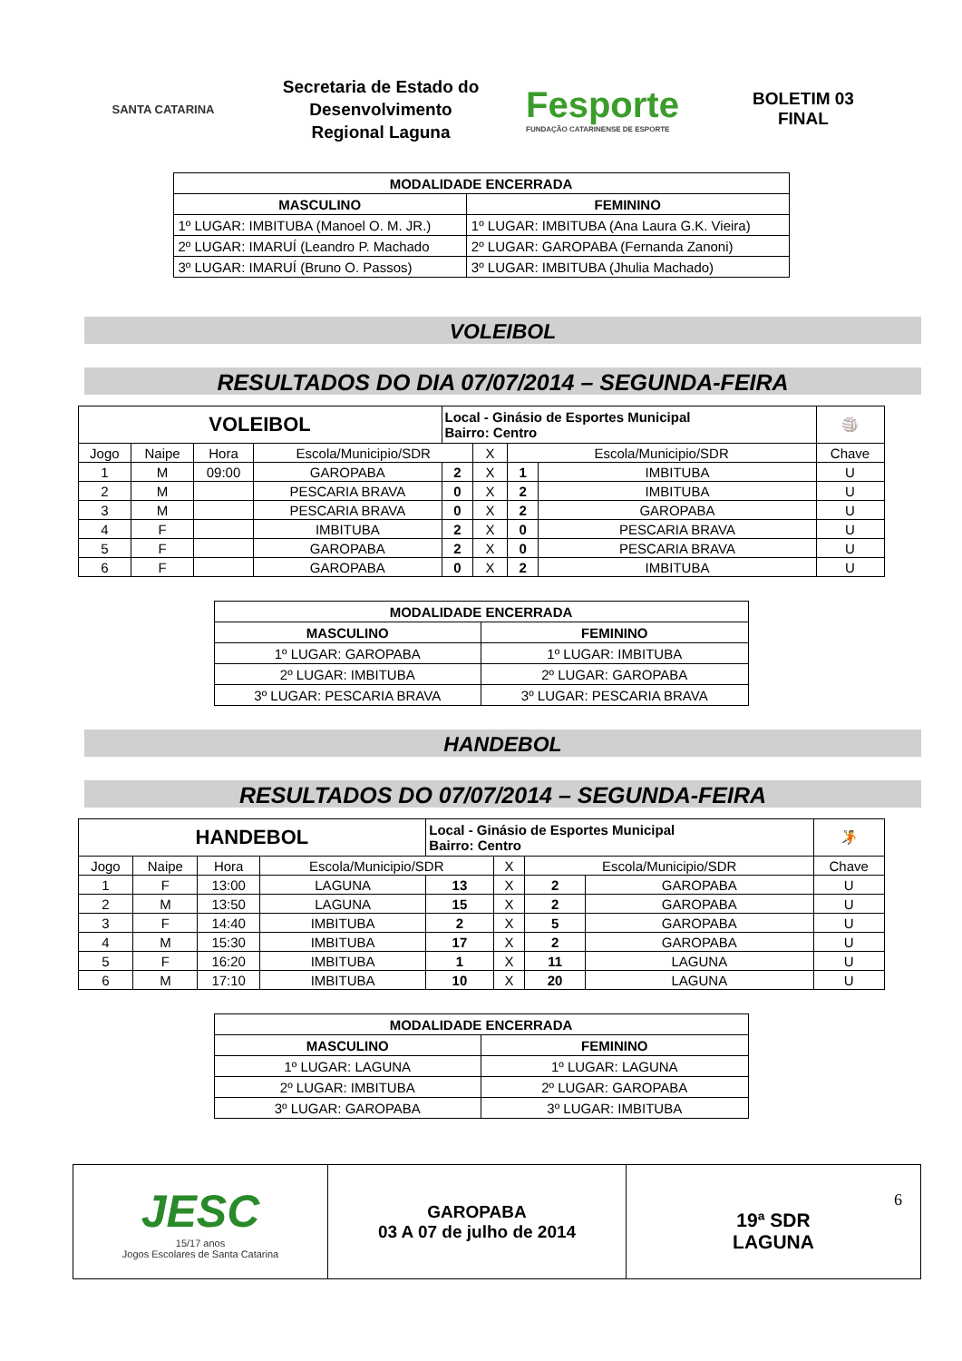SANTA CATARINA
Secretaria de Estado do Desenvolvimento Regional Laguna
Fesporte
FUNDAÇÃO CATARINENSE DE ESPORTE
BOLETIM 03
FINAL
| MODALIDADE ENCERRADA | |
| --- | --- |
| MASCULINO | FEMININO |
| 1º LUGAR: IMBITUBA (Manoel O. M. JR.) | 1º LUGAR: IMBITUBA (Ana Laura G.K. Vieira) |
| 2º LUGAR: IMARUÍ (Leandro P. Machado | 2º LUGAR: GAROPABA (Fernanda Zanoni) |
| 3º LUGAR: IMARUÍ (Bruno O. Passos) | 3º LUGAR: IMBITUBA (Jhulia Machado) |
VOLEIBOL
RESULTADOS DO DIA 07/07/2014 – SEGUNDA-FEIRA
| VOLEIBOL | | | | Local - Ginásio de Esportes Municipal Bairro: Centro | | | | | 🏐 |
| Jogo | Naipe | Hora | Escola/Municipio/SDR | | X | Escola/Municipio/SDR | | Chave | |
| 1 | M | 09:00 | GAROPABA | 2 | X | 1 | IMBITUBA | U | |
| 2 | M | | PESCARIA BRAVA | 0 | X | 2 | IMBITUBA | U | |
| 3 | M | | PESCARIA BRAVA | 0 | X | 2 | GAROPABA | U | |
| 4 | F | | IMBITUBA | 2 | X | 0 | PESCARIA BRAVA | U | |
| 5 | F | | GAROPABA | 2 | X | 0 | PESCARIA BRAVA | U | |
| 6 | F | | GAROPABA | 0 | X | 2 | IMBITUBA | U | |
| MODALIDADE ENCERRADA | |
| --- | --- |
| MASCULINO | FEMININO |
| 1º LUGAR: GAROPABA | 1º LUGAR: IMBITUBA |
| 2º LUGAR: IMBITUBA | 2º LUGAR: GAROPABA |
| 3º LUGAR: PESCARIA BRAVA | 3º LUGAR: PESCARIA BRAVA |
HANDEBOL
RESULTADOS DO 07/07/2014 – SEGUNDA-FEIRA
| HANDEBOL | | | | Local - Ginásio de Esportes Municipal Bairro: Centro | | | | | 🤾 |
| Jogo | Naipe | Hora | Escola/Municipio/SDR | | X | Escola/Municipio/SDR | | Chave | |
| 1 | F | 13:00 | LAGUNA | 13 | X | 2 | GAROPABA | U | |
| 2 | M | 13:50 | LAGUNA | 15 | X | 2 | GAROPABA | U | |
| 3 | F | 14:40 | IMBITUBA | 2 | X | 5 | GAROPABA | U | |
| 4 | M | 15:30 | IMBITUBA | 17 | X | 2 | GAROPABA | U | |
| 5 | F | 16:20 | IMBITUBA | 1 | X | 11 | LAGUNA | U | |
| 6 | M | 17:10 | IMBITUBA | 10 | X | 20 | LAGUNA | U | |
| MODALIDADE ENCERRADA | |
| --- | --- |
| MASCULINO | FEMININO |
| 1º LUGAR: LAGUNA | 1º LUGAR: LAGUNA |
| 2º LUGAR: IMBITUBA | 2º LUGAR: GAROPABA |
| 3º LUGAR: GAROPABA | 3º LUGAR: IMBITUBA |
JESC
15/17 anos
Jogos Escolares de Santa Catarina
GAROPABA
03 A 07 de julho de 2014
6
19ª SDR
LAGUNA